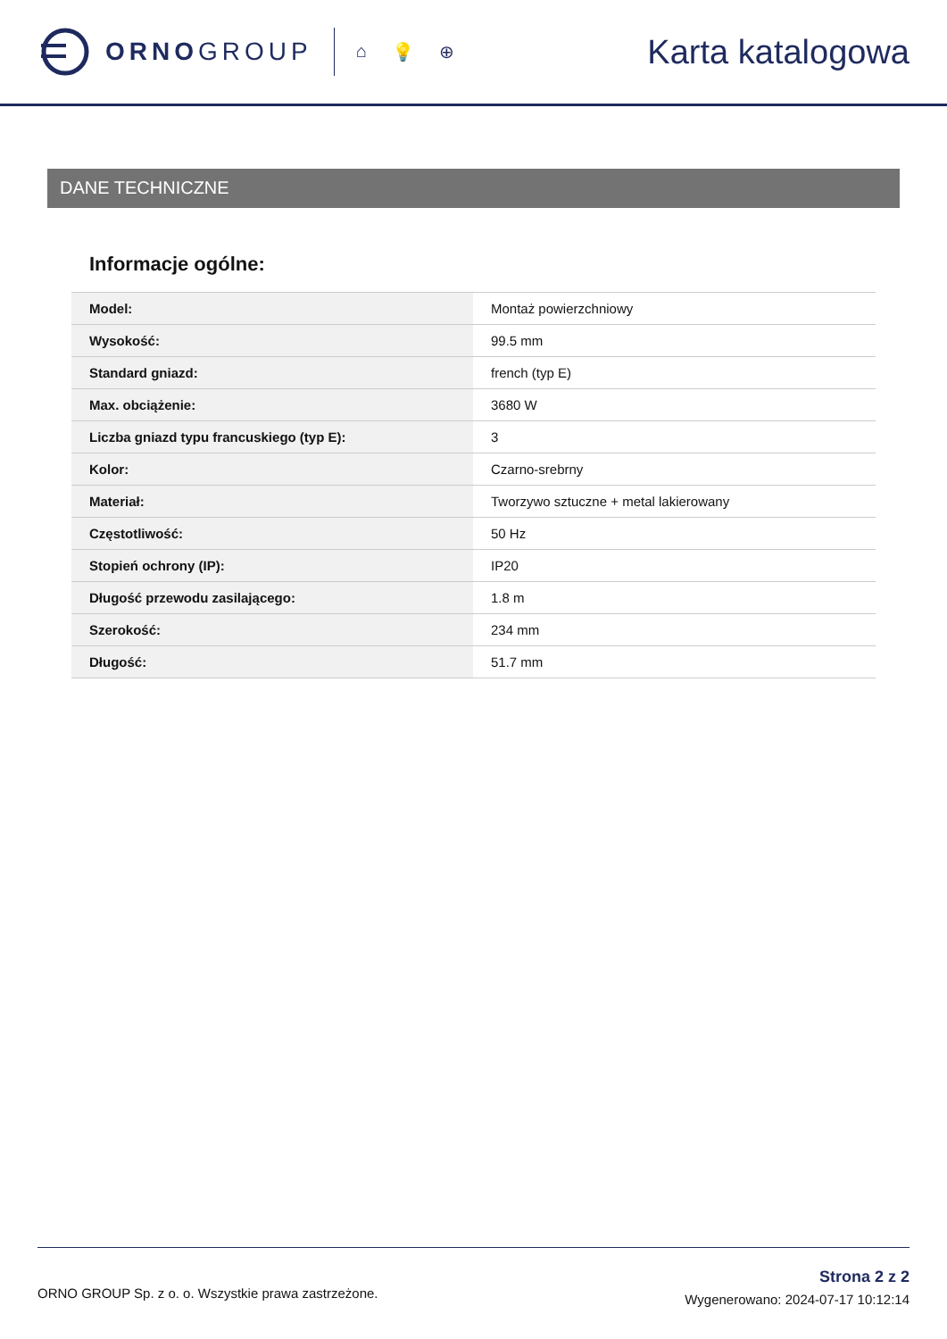ORNOGROUP
⌂ 💡 ⊕
Karta katalogowa
DANE TECHNICZNE
Informacje ogólne:
| Model: | Montaż powierzchniowy |
| Wysokość: | 99.5 mm |
| Standard gniazd: | french (typ E) |
| Max. obciążenie: | 3680 W |
| Liczba gniazd typu francuskiego (typ E): | 3 |
| Kolor: | Czarno-srebrny |
| Materiał: | Tworzywo sztuczne + metal lakierowany |
| Częstotliwość: | 50 Hz |
| Stopień ochrony (IP): | IP20 |
| Długość przewodu zasilającego: | 1.8 m |
| Szerokość: | 234 mm |
| Długość: | 51.7 mm |
ORNO GROUP Sp. z o. o. Wszystkie prawa zastrzeżone.
Strona 2 z 2
Wygenerowano: 2024-07-17 10:12:14